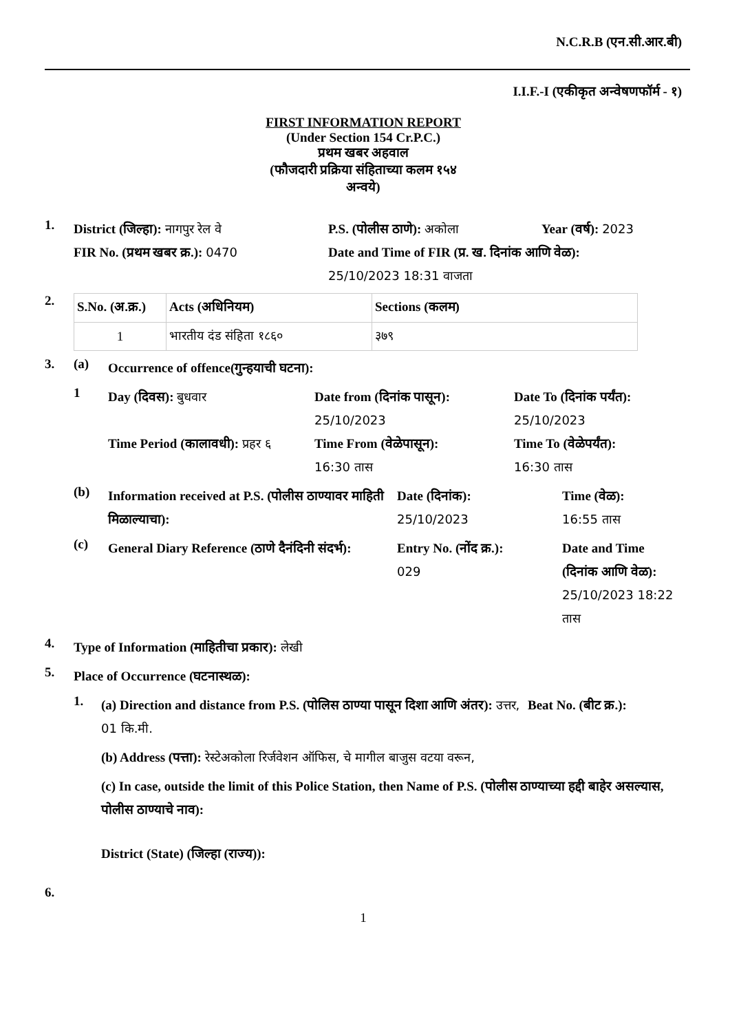N.C.R.B (एन.सी.आर.बी)
I.I.F.-I (एकीकृत अन्वेषणफॉर्म - १)
FIRST INFORMATION REPORT
(Under Section 154 Cr.P.C.)
प्रथम खबर अहवाल
(फौजदारी प्रक्रिया संहिताच्या कलम १५४
अन्वये)
1.
District (जिल्हा): नागपुर रेल वे P.S. (पोलीस ठाणे): अकोला Year (वर्ष): 2023
FIR No. (प्रथम खबर क्र.): 0470 Date and Time of FIR (प्र. ख. दिनांक आणि वेळ):
25/10/2023 18:31 वाजता
2.
| S.No. (अ.क्र.) | Acts (अधिनियम) | Sections (कलम) |
| --- | --- | --- |
| 1 | भारतीय दंड संहिता १८६० | ३७९ |
3. (a)
Occurrence of offence(गुन्हयाची घटना):
1
Day (दिवस): बुधवार
Date from (दिनांक पासून):
25/10/2023
Date To (दिनांक पर्यंत):
25/10/2023
Time Period (कालावधी): प्रहर ६
Time From (वेळेपासून):
16:30 तास
Time To (वेळेपर्यंत):
16:30 तास
(b)
Information received at P.S. (पोलीस ठाण्यावर माहिती मिळाल्याचा):
Date (दिनांक):
25/10/2023
Time (वेळ):
16:55 तास
(c)
General Diary Reference (ठाणे दैनंदिनी संदर्भ):
Entry No. (नोंद क्र.):
029
Date and Time (दिनांक आणि वेळ): 25/10/2023 18:22 तास
4.
Type of Information (माहितीचा प्रकार): लेखी
5.
Place of Occurrence (घटनास्थळ):
1.
(a) Direction and distance from P.S. (पोलिस ठाण्या पासून दिशा आणि अंतर): उत्तर, 01 कि.मी.
Beat No. (बीट क्र.):
(b) Address (पत्ता): रेस्टेअकोला रिर्जवेशन ऑफिस, चे मागील बाजुस वटया वरून,
(c) In case, outside the limit of this Police Station, then Name of P.S. (पोलीस ठाण्याच्या हद्दी बाहेर असल्यास, पोलीस ठाण्याचे नाव):
District (State) (जिल्हा (राज्य)):
6.
1